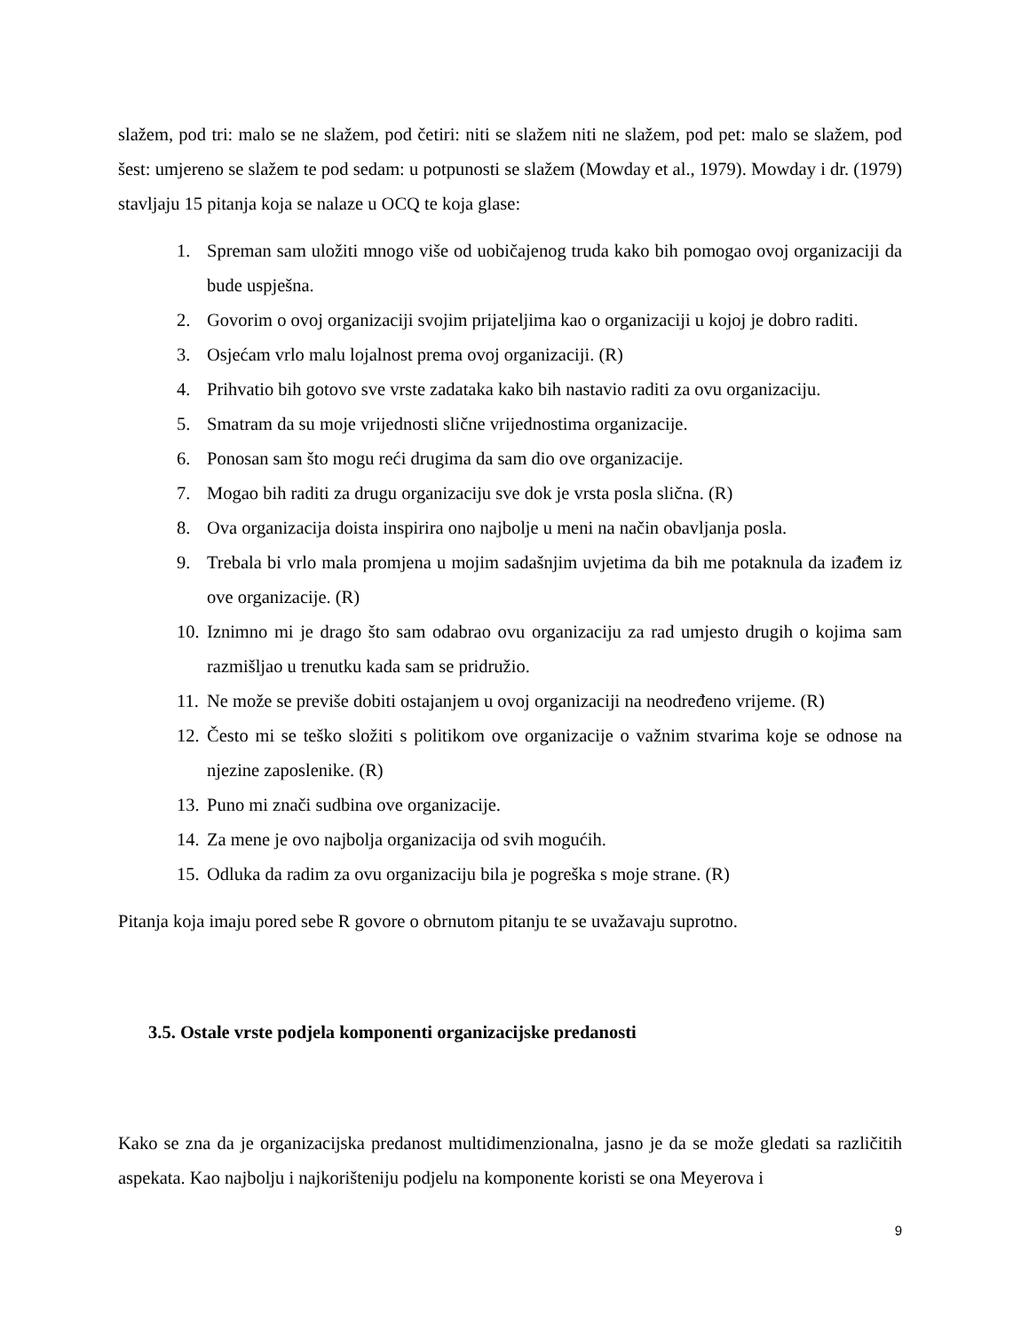slažem, pod tri: malo se ne slažem, pod četiri: niti se slažem niti ne slažem, pod pet: malo se slažem, pod šest: umjereno se slažem te pod sedam: u potpunosti se slažem (Mowday et al., 1979). Mowday i dr. (1979) stavljaju 15 pitanja koja se nalaze u OCQ te koja glase:
1. Spreman sam uložiti mnogo više od uobičajenog truda kako bih pomogao ovoj organizaciji da bude uspješna.
2. Govorim o ovoj organizaciji svojim prijateljima kao o organizaciji u kojoj je dobro raditi.
3. Osjećam vrlo malu lojalnost prema ovoj organizaciji. (R)
4. Prihvatio bih gotovo sve vrste zadataka kako bih nastavio raditi za ovu organizaciju.
5. Smatram da su moje vrijednosti slične vrijednostima organizacije.
6. Ponosan sam što mogu reći drugima da sam dio ove organizacije.
7. Mogao bih raditi za drugu organizaciju sve dok je vrsta posla slična. (R)
8. Ova organizacija doista inspirira ono najbolje u meni na način obavljanja posla.
9. Trebala bi vrlo mala promjena u mojim sadašnjim uvjetima da bih me potaknula da izađem iz ove organizacije. (R)
10. Iznimno mi je drago što sam odabrao ovu organizaciju za rad umjesto drugih o kojima sam razmišljao u trenutku kada sam se pridružio.
11. Ne može se previše dobiti ostajanjem u ovoj organizaciji na neodređeno vrijeme. (R)
12. Često mi se teško složiti s politikom ove organizacije o važnim stvarima koje se odnose na njezine zaposlenike. (R)
13. Puno mi znači sudbina ove organizacije.
14. Za mene je ovo najbolja organizacija od svih mogućih.
15. Odluka da radim za ovu organizaciju bila je pogreška s moje strane. (R)
Pitanja koja imaju pored sebe R govore o obrnutom pitanju te se uvažavaju suprotno.
3.5. Ostale vrste podjela komponenti organizacijske predanosti
Kako se zna da je organizacijska predanost multidimenzionalna, jasno je da se može gledati sa različitih aspekata. Kao najbolju i najkorišteniju podjelu na komponente koristi se ona Meyerova i
9